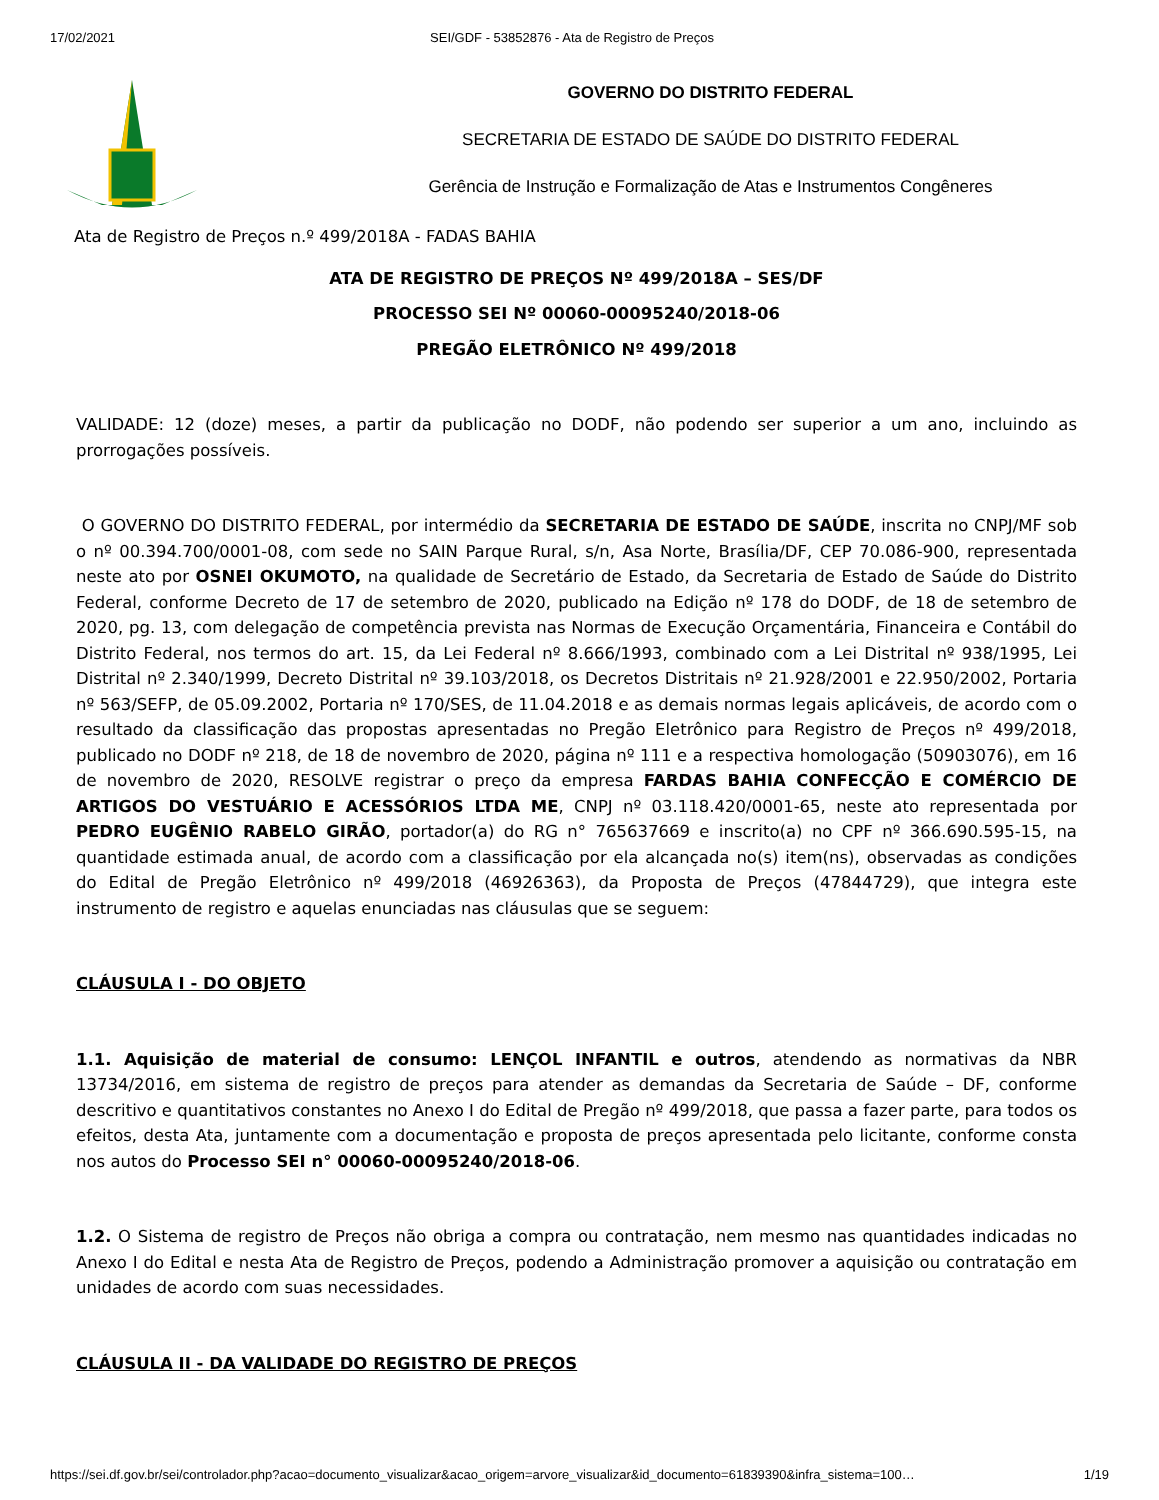17/02/2021 SEI/GDF - 53852876 - Ata de Registro de Preços
GOVERNO DO DISTRITO FEDERAL
SECRETARIA DE ESTADO DE SAÚDE DO DISTRITO FEDERAL
Gerência de Instrução e Formalização de Atas e Instrumentos Congêneres
Ata de Registro de Preços n.º 499/2018A - FADAS BAHIA
ATA DE REGISTRO DE PREÇOS Nº 499/2018A – SES/DF
PROCESSO SEI Nº 00060-00095240/2018-06
PREGÃO ELETRÔNICO Nº 499/2018
VALIDADE: 12 (doze) meses, a partir da publicação no DODF, não podendo ser superior a um ano, incluindo as prorrogações possíveis.
O GOVERNO DO DISTRITO FEDERAL, por intermédio da SECRETARIA DE ESTADO DE SAÚDE, inscrita no CNPJ/MF sob o nº 00.394.700/0001-08, com sede no SAIN Parque Rural, s/n, Asa Norte, Brasília/DF, CEP 70.086-900, representada neste ato por OSNEI OKUMOTO, na qualidade de Secretário de Estado, da Secretaria de Estado de Saúde do Distrito Federal, conforme Decreto de 17 de setembro de 2020, publicado na Edição nº 178 do DODF, de 18 de setembro de 2020, pg. 13, com delegação de competência prevista nas Normas de Execução Orçamentária, Financeira e Contábil do Distrito Federal, nos termos do art. 15, da Lei Federal nº 8.666/1993, combinado com a Lei Distrital nº 938/1995, Lei Distrital nº 2.340/1999, Decreto Distrital nº 39.103/2018, os Decretos Distritais nº 21.928/2001 e 22.950/2002, Portaria nº 563/SEFP, de 05.09.2002, Portaria nº 170/SES, de 11.04.2018 e as demais normas legais aplicáveis, de acordo com o resultado da classificação das propostas apresentadas no Pregão Eletrônico para Registro de Preços nº 499/2018, publicado no DODF nº 218, de 18 de novembro de 2020, página nº 111 e a respectiva homologação (50903076), em 16 de novembro de 2020, RESOLVE registrar o preço da empresa FARDAS BAHIA CONFECÇÃO E COMÉRCIO DE ARTIGOS DO VESTUÁRIO E ACESSÓRIOS LTDA ME, CNPJ nº 03.118.420/0001-65, neste ato representada por PEDRO EUGÊNIO RABELO GIRÃO, portador(a) do RG n° 765637669 e inscrito(a) no CPF nº 366.690.595-15, na quantidade estimada anual, de acordo com a classificação por ela alcançada no(s) item(ns), observadas as condições do Edital de Pregão Eletrônico nº 499/2018 (46926363), da Proposta de Preços (47844729), que integra este instrumento de registro e aquelas enunciadas nas cláusulas que se seguem:
CLÁUSULA I - DO OBJETO
1.1. Aquisição de material de consumo: LENÇOL INFANTIL e outros, atendendo as normativas da NBR 13734/2016, em sistema de registro de preços para atender as demandas da Secretaria de Saúde – DF, conforme descritivo e quantitativos constantes no Anexo I do Edital de Pregão nº 499/2018, que passa a fazer parte, para todos os efeitos, desta Ata, juntamente com a documentação e proposta de preços apresentada pelo licitante, conforme consta nos autos do Processo SEI n° 00060-00095240/2018-06.
1.2. O Sistema de registro de Preços não obriga a compra ou contratação, nem mesmo nas quantidades indicadas no Anexo I do Edital e nesta Ata de Registro de Preços, podendo a Administração promover a aquisição ou contratação em unidades de acordo com suas necessidades.
CLÁUSULA II - DA VALIDADE DO REGISTRO DE PREÇOS
https://sei.df.gov.br/sei/controlador.php?acao=documento_visualizar&acao_origem=arvore_visualizar&id_documento=61839390&infra_sistema=100… 1/19